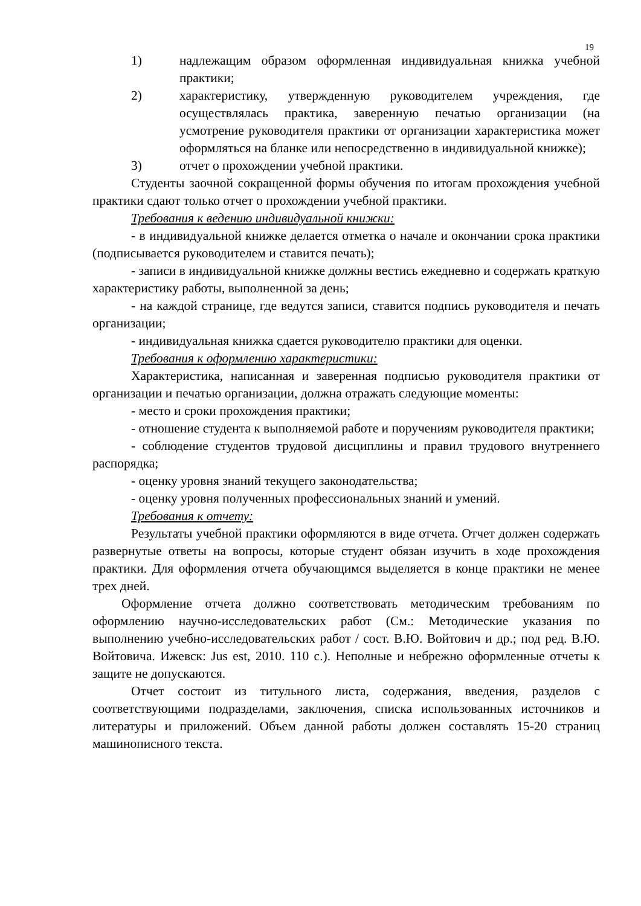19
1) надлежащим образом оформленная индивидуальная книжка учебной практики;
2) характеристику, утвержденную руководителем учреждения, где осуществлялась практика, заверенную печатью организации (на усмотрение руководителя практики от организации характеристика может оформляться на бланке или непосредственно в индивидуальной книжке);
3) отчет о прохождении учебной практики.
Студенты заочной сокращенной формы обучения по итогам прохождения учебной практики сдают только отчет о прохождении учебной практики.
Требования к ведению индивидуальной книжки:
- в индивидуальной книжке делается отметка о начале и окончании срока практики (подписывается руководителем и ставится печать);
- записи в индивидуальной книжке должны вестись ежедневно и содержать краткую характеристику работы, выполненной за день;
- на каждой странице, где ведутся записи, ставится подпись руководителя и печать организации;
- индивидуальная книжка сдается руководителю практики для оценки.
Требования к оформлению характеристики:
Характеристика, написанная и заверенная подписью руководителя практики от организации и печатью организации, должна отражать следующие моменты:
- место и сроки прохождения практики;
- отношение студента к выполняемой работе и поручениям руководителя практики;
- соблюдение студентов трудовой дисциплины и правил трудового внутреннего распорядка;
- оценку уровня знаний текущего законодательства;
- оценку уровня полученных профессиональных знаний и умений.
Требования к отчету:
Результаты учебной практики оформляются в виде отчета. Отчет должен содержать развернутые ответы на вопросы, которые студент обязан изучить в ходе прохождения практики. Для оформления отчета обучающимся выделяется в конце практики не менее трех дней.
Оформление отчета должно соответствовать методическим требованиям по оформлению научно-исследовательских работ (См.: Методические указания по выполнению учебно-исследовательских работ / сост. В.Ю. Войтович и др.; под ред. В.Ю. Войтовича. Ижевск: Jus est, 2010. 110 с.). Неполные и небрежно оформленные отчеты к защите не допускаются.
Отчет состоит из титульного листа, содержания, введения, разделов с соответствующими подразделами, заключения, списка использованных источников и литературы и приложений. Объем данной работы должен составлять 15-20 страниц машинописного текста.